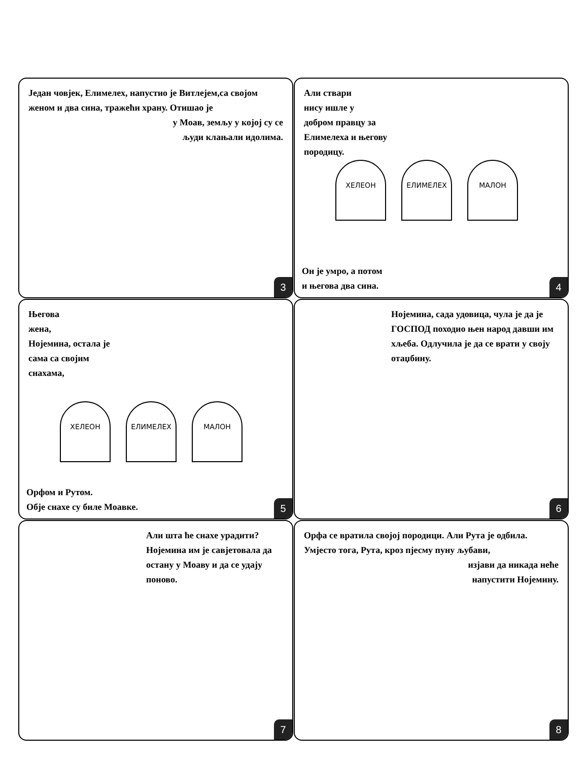Један човјек, Елимелех, напустио је Витлејем,са својом женом и два сина, тражећи храну. Отишао је
у Моав, земљу у којој су се
људи клањали идолима.
3
Али ствари
нису ишле у
добром правцу за
Елимелеха и његову
породицу.
ХЕЛЕОН ЕЛИМЕЛЕХ МАЛОН
Он је умро, а потом
и његова два сина.
4
Његова
жена,
Нојемина, остала је
сама са својим
снахама,
ХЕЛЕОН ЕЛИМЕЛЕХ МАЛОН
Орфом и Рутом.
Обје снахе су биле Моавке.
5
Нојемина, сада удовица, чула је да је ГОСПОД походио њен народ давши им хљеба. Одлучила је да се врати у своју отаџбину.
6
Али шта ће снахе урадити? Нојемина им је савјетовала да остану у Моаву и да се удају поново.
7
Орфа се вратила својој породици. Али Рута је одбила. Умјесто тога, Рута, кроз пјесму пуну љубави,
изјави да никада неће
напустити Нојемину.
8